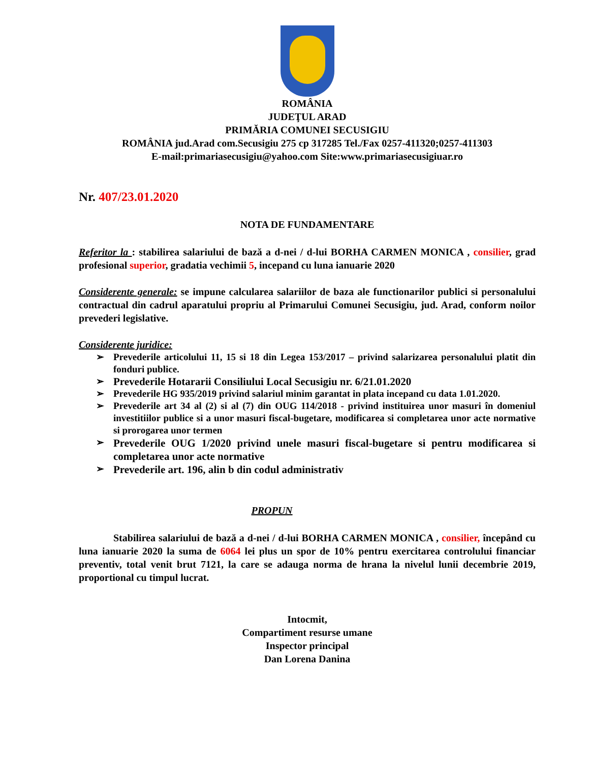ROMÂNIA
JUDEŢUL ARAD
PRIMĂRIA COMUNEI SECUSIGIU
ROMÂNIA jud.Arad com.Secusigiu 275 cp 317285 Tel./Fax 0257-411320;0257-411303
E-mail:primariasecusigiu@yahoo.com Site:www.primariasecusigiuar.ro
Nr. 407/23.01.2020
NOTA DE FUNDAMENTARE
Referitor la : stabilirea salariului de bază a d-nei / d-lui BORHA CARMEN MONICA , consilier, grad profesional superior, gradatia vechimii 5, incepand cu luna ianuarie 2020
Considerente generale: se impune calcularea salariilor de baza ale functionarilor publici si personalului contractual din cadrul aparatului propriu al Primarului Comunei Secusigiu, jud. Arad, conform noilor prevederi legislative.
Considerente juridice:
➢ Prevederile articolului 11, 15 si 18 din Legea 153/2017 – privind salarizarea personalului platit din fonduri publice.
➢ Prevederile Hotararii Consiliului Local Secusigiu nr. 6/21.01.2020
➢ Prevederile HG 935/2019 privind salariul minim garantat in plata incepand cu data 1.01.2020.
➢ Prevederile art 34 al (2) si al (7) din OUG 114/2018 - privind instituirea unor masuri în domeniul investitiilor publice si a unor masuri fiscal-bugetare, modificarea si completarea unor acte normative si prorogarea unor termen
➢ Prevederile OUG 1/2020 privind unele masuri fiscal-bugetare si pentru modificarea si completarea unor acte normative
➢ Prevederile art. 196, alin b din codul administrativ
PROPUN
Stabilirea salariului de bază a d-nei / d-lui BORHA CARMEN MONICA , consilier, începând cu luna ianuarie 2020 la suma de 6064 lei plus un spor de 10% pentru exercitarea controlului financiar preventiv, total venit brut 7121, la care se adauga norma de hrana la nivelul lunii decembrie 2019, proportional cu timpul lucrat.
Intocmit,
Compartiment resurse umane
Inspector principal
Dan Lorena Danina